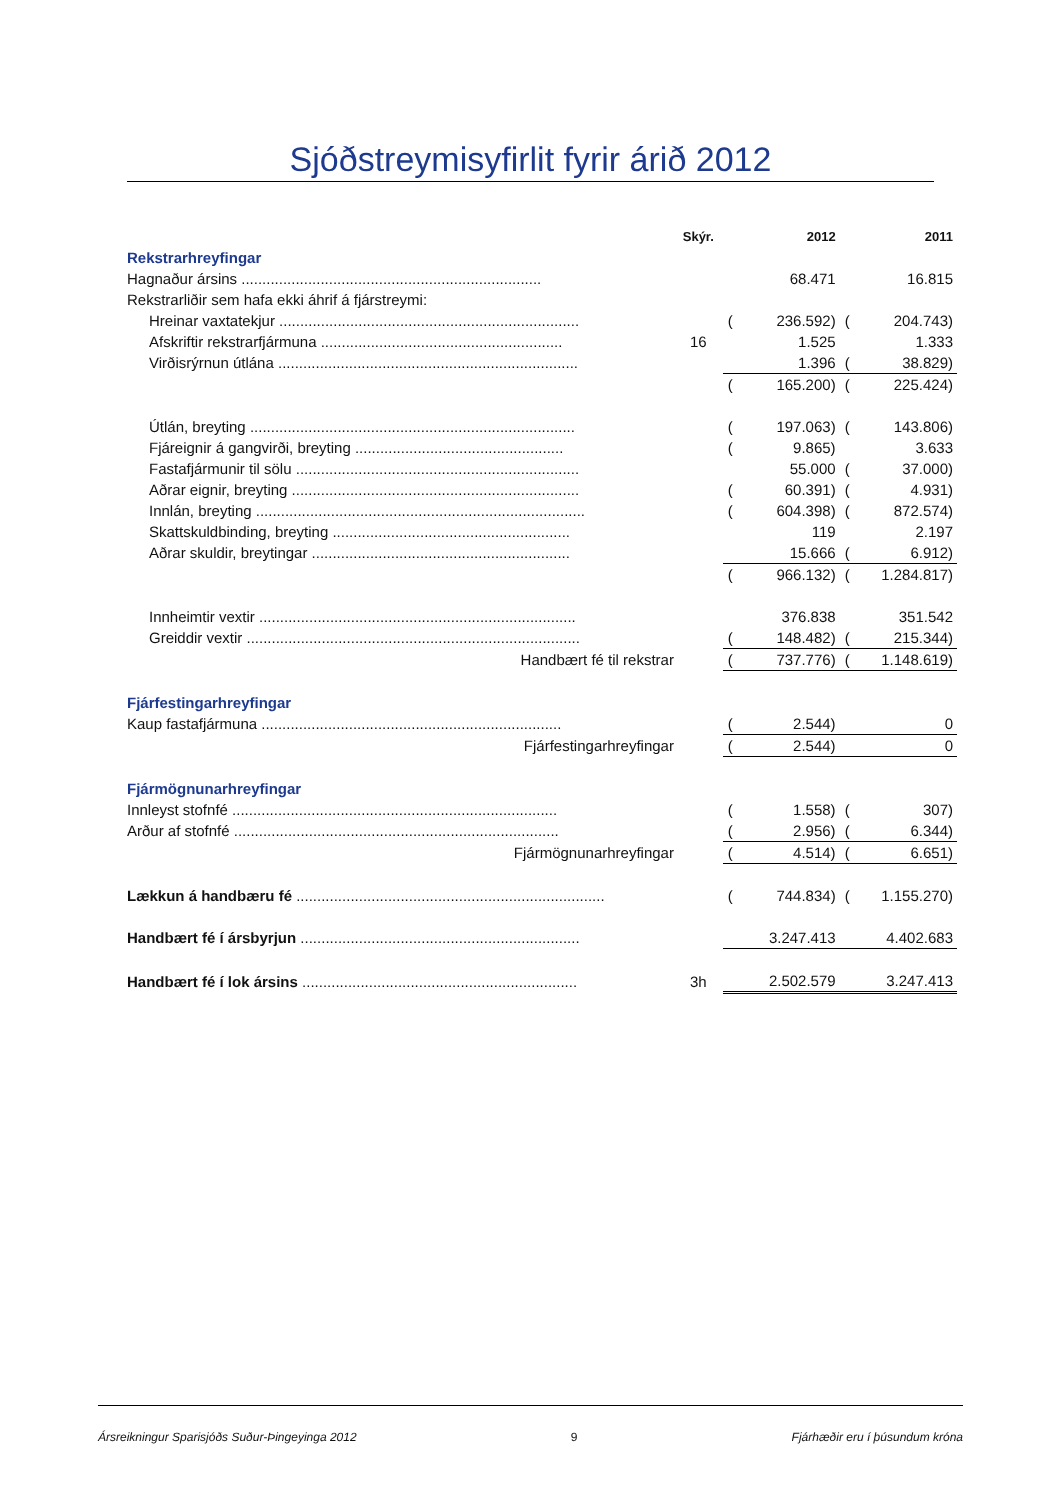Sjóðstreymisyfirlit fyrir árið 2012
| | Skýr. | | 2012 | | 2011 |
| Rekstrarhreyfingar | | | | | |
| Hagnaður ársins ........................................................................ | | | 68.471 | | 16.815 |
| Rekstrarliðir sem hafa ekki áhrif á fjárstreymi: | | | | | |
| Hreinar vaxtatekjur ........................................................................ | | ( | 236.592) | ( | 204.743) |
| Afskriftir rekstrarfjármuna .......................................................... | 16 | | 1.525 | | 1.333 |
| Virðisrýrnun útlána ........................................................................ | | | 1.396 | ( | 38.829) |
| | | ( | 165.200) | ( | 225.424) |
| Útlán, breyting .............................................................................. | | ( | 197.063) | ( | 143.806) |
| Fjáreignir á gangvirði, breyting .................................................. | | ( | 9.865) | | 3.633 |
| Fastafjármunir til sölu .................................................................... | | | 55.000 | ( | 37.000) |
| Aðrar eignir, breyting ..................................................................... | | ( | 60.391) | ( | 4.931) |
| Innlán, breyting ............................................................................... | | ( | 604.398) | ( | 872.574) |
| Skattskuldbinding, breyting ......................................................... | | | 119 | | 2.197 |
| Aðrar skuldir, breytingar .............................................................. | | | 15.666 | ( | 6.912) |
| | | ( | 966.132) | ( | 1.284.817) |
| Innheimtir vextir ............................................................................ | | | 376.838 | | 351.542 |
| Greiddir vextir ................................................................................ | | ( | 148.482) | ( | 215.344) |
| Handbært fé til rekstrar | | ( | 737.776) | ( | 1.148.619) |
| Fjárfestingarhreyfingar | | | | | |
| Kaup fastafjármuna ........................................................................ | | ( | 2.544) | | 0 |
| Fjárfestingarhreyfingar | | ( | 2.544) | | 0 |
| Fjármögnunarhreyfingar | | | | | |
| Innleyst stofnfé .............................................................................. | | ( | 1.558) | ( | 307) |
| Arður af stofnfé .............................................................................. | | ( | 2.956) | ( | 6.344) |
| Fjármögnunarhreyfingar | | ( | 4.514) | ( | 6.651) |
| Lækkun á handbæru fé .......................................................................... | | ( | 744.834) | ( | 1.155.270) |
| Handbært fé í ársbyrjun ................................................................... | | | 3.247.413 | | 4.402.683 |
| Handbært fé í lok ársins .................................................................. | 3h | | 2.502.579 | | 3.247.413 |
Ársreikningur Sparisjóðs Suður-Þingeyinga 2012 9 Fjárhæðir eru í þúsundum króna